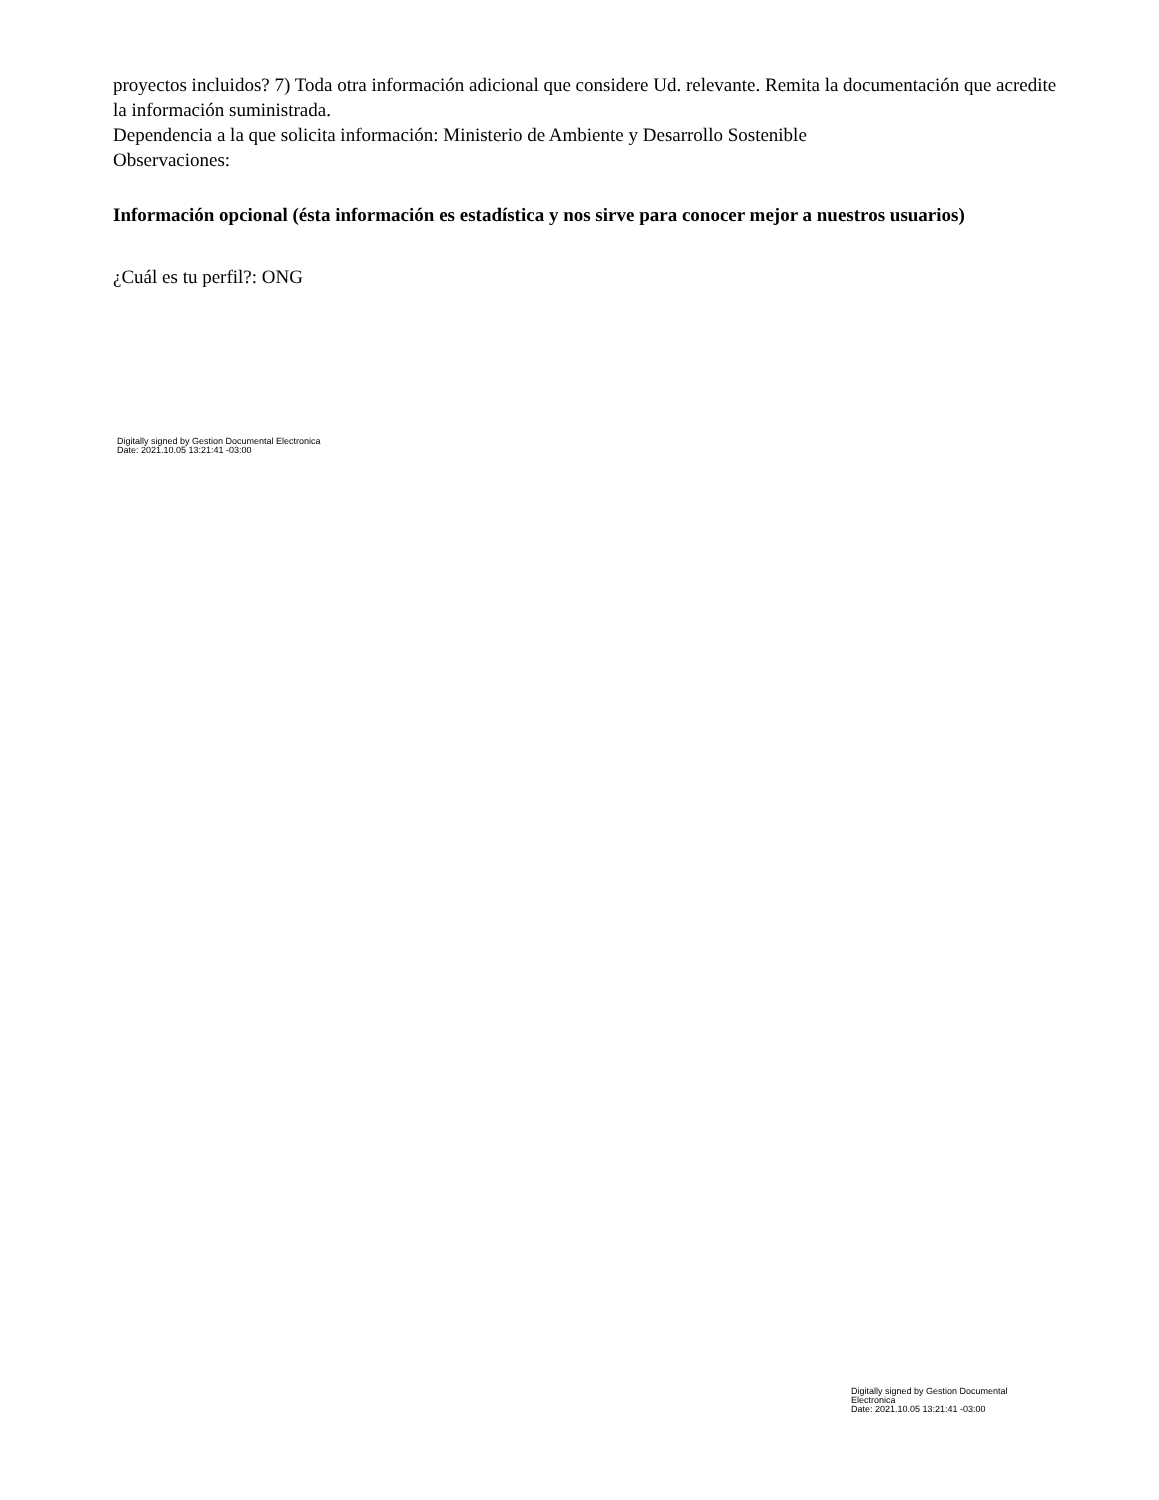proyectos incluidos? 7) Toda otra información adicional que considere Ud. relevante. Remita la documentación que acredite la información suministrada.
Dependencia a la que solicita información: Ministerio de Ambiente y Desarrollo Sostenible
Observaciones:
Información opcional (ésta información es estadística y nos sirve para conocer mejor a nuestros usuarios)
¿Cuál es tu perfil?: ONG
Digitally signed by Gestion Documental Electronica
Date: 2021.10.05 13:21:41 -03:00
Digitally signed by Gestion Documental Electronica
Date: 2021.10.05 13:21:41 -03:00